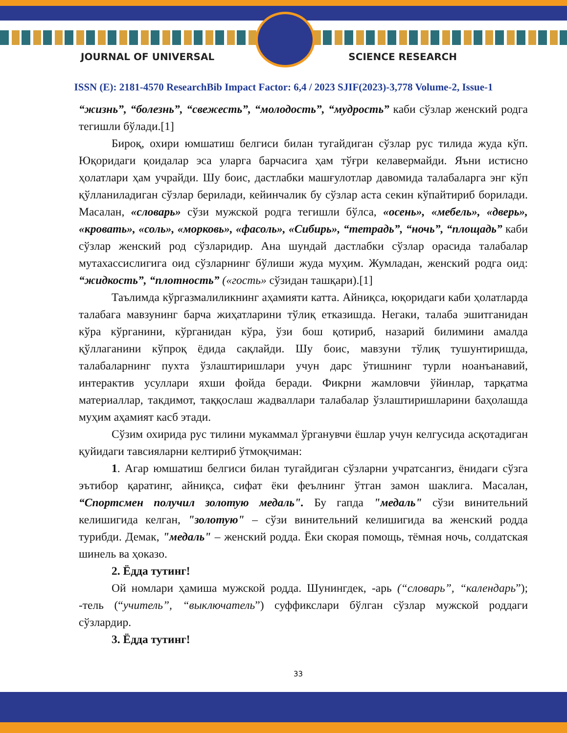JOURNAL OF UNIVERSAL SCIENCE RESEARCH
ISSN (E): 2181-4570 ResearchBib Impact Factor: 6,4 / 2023 SJIF(2023)-3,778 Volume-2, Issue-1
“жизнь”, “болезнь”, “свежесть”, “молодость”, “мудрость” каби сўзлар женский родга тегишли бўлади.[1]
Бироқ, охири юмшатиш белгиси билан тугайдиган сўзлар рус тилида жуда кўп. Юқоридаги қоидалар эса уларга барчасига ҳам тўғри келавермайди. Яъни истисно ҳолатлари ҳам учрайди. Шу боис, дастлабки машғулотлар давомида талабаларга энг кўп қўлланиладиган сўзлар берилади, кейинчалик бу сўзлар аста секин кўпайтириб борилади. Масалан, «словарь» сўзи мужской родга тегишли бўлса, «осень», «мебель», «дверь», «кровать», «соль», «морковь», «фасоль», «Сибирь», “тетрадь”, “ночь”, “площадь” каби сўзлар женский род сўзларидир. Ана шундай дастлабки сўзлар орасида талабалар мутахассислигига оид сўзларнинг бўлиши жуда муҳим. Жумладан, женский родга оид: “жидкость”, “плотность” («гость» сўзидан ташқари).[1]
Таълимда кўргазмалиликнинг аҳамияти катта. Айниқса, юқоридаги каби ҳолатларда талабага мавзунинг барча жиҳатларини тўлиқ етказишда. Негаки, талаба эшитганидан кўра кўрганини, кўрганидан кўра, ўзи бош қотириб, назарий билимини амалда қўллаганини кўпроқ ёдида сақлайди. Шу боис, мавзуни тўлиқ тушунтиришда, талабаларнинг пухта ўзлаштиришлари учун дарс ўтишнинг турли ноанъанавий, интерактив усуллари яхши фойда беради. Фикрни жамловчи ўйинлар, тарқатма материаллар, такдимот, таққослаш жадваллари талабалар ўзлаштиришларини баҳолашда муҳим аҳамият касб этади.
Сўзим охирида рус тилини мукаммал ўрганувчи ёшлар учун келгусида асқотадиган қуйидаги тавсияларни келтириб ўтмоқчиман:
1. Агар юмшатиш белгиси билан тугайдиган сўзларни учратсангиз, ёнидаги сўзга эътибор қаратинг, айниқса, сифат ёки феълнинг ўтган замон шаклига. Масалан, “Спортсмен получил золотую медаль". Бу гапда "медаль" сўзи винительний келишигида келган, "золотую" – сўзи винительний келишигида ва женский родда турибди. Демак, "медаль" – женский родда. Ёки скорая помощь, тёмная ночь, солдатская шинель ва ҳоказо.
2. Ёдда тутинг!
Ой номлари ҳамиша мужской родда. Шунингдек, -арь (“словарь”, “календарь”); -тель (“учитель”, “выключатель”) суффикслари бўлган сўзлар мужской роддаги сўзлардир.
3. Ёдда тутинг!
33